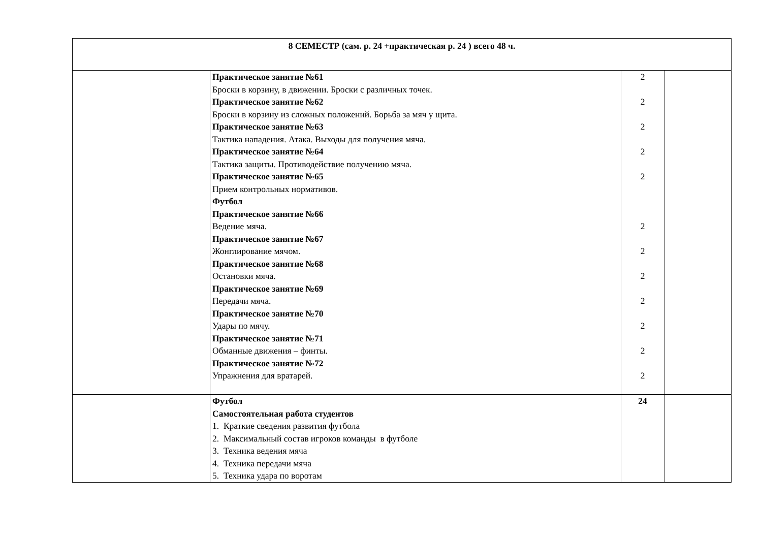| 8 СЕМЕСТР (сам. р. 24 +практическая р. 24 ) всего 48 ч. | | | |
| | Практическое занятие №61 Броски в корзину, в движении. Броски с различных точек. Практическое занятие №62 Броски в корзину из сложных положений. Борьба за мяч у щита. Практическое занятие №63 Тактика нападения. Атака. Выходы для получения мяча. Практическое занятие №64 Тактика защиты. Противодействие получению мяча. Практическое занятие №65 Прием контрольных нормативов. Футбол Практическое занятие №66 Ведение мяча. Практическое занятие №67 Жонглирование мячом. Практическое занятие №68 Остановки мяча. Практическое занятие №69 Передачи мяча. Практическое занятие №70 Удары по мячу. Практическое занятие №71 Обманные движения – финты. Практическое занятие №72 Упражнения для вратарей. | 2 2 2 2 2 2 2 2 2 2 2 2 | |
| | Футбол Самостоятельная работа студентов 1. Краткие сведения развития футбола 2. Максимальный состав игроков команды в футболе 3. Техника ведения мяча 4. Техника передачи мяча 5. Техника удара по воротам | 24 | |